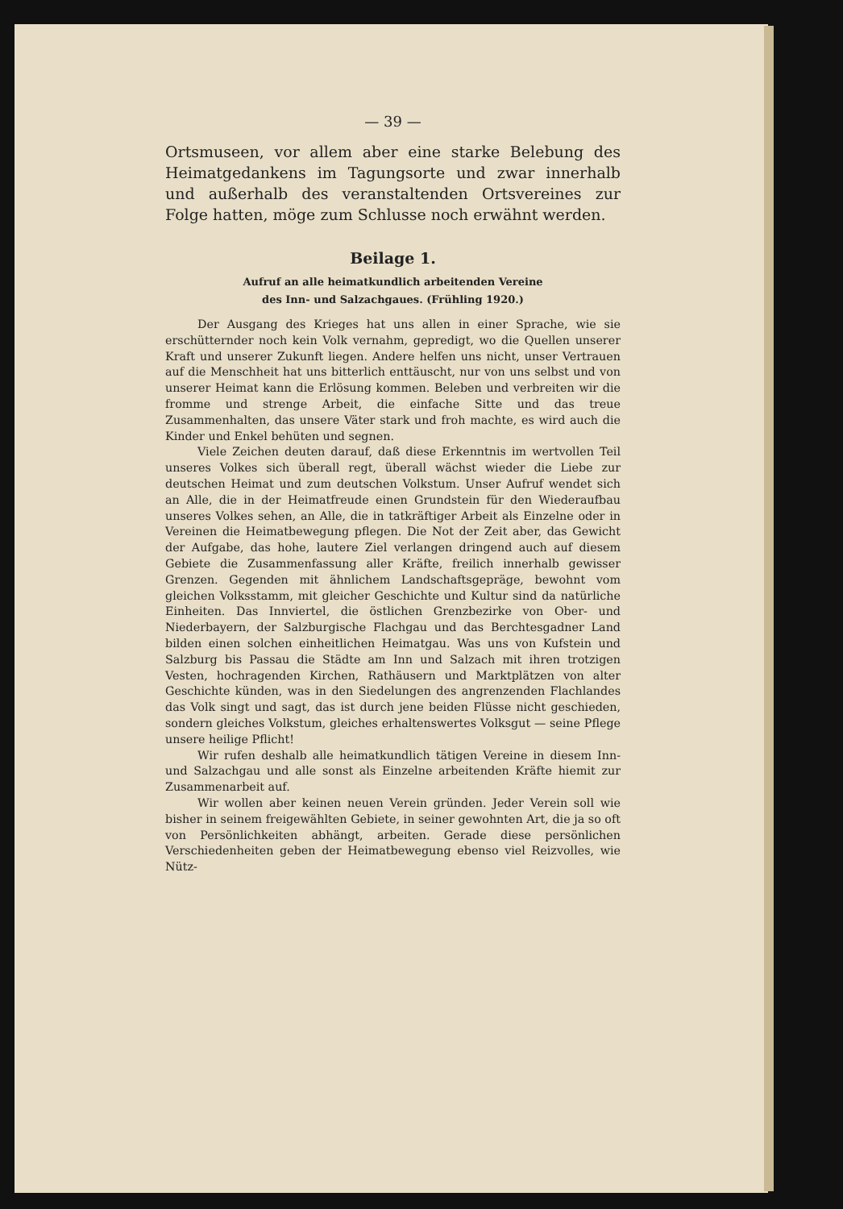— 39 —
Ortsmuseen, vor allem aber eine starke Belebung des Heimatgedankens im Tagungsorte und zwar innerhalb und außerhalb des veranstaltenden Ortsvereines zur Folge hatten, möge zum Schlusse noch erwähnt werden.
Beilage 1.
Aufruf an alle heimatkundlich arbeitenden Vereine
des Inn- und Salzachgaues. (Frühling 1920.)
Der Ausgang des Krieges hat uns allen in einer Sprache, wie sie erschütternder noch kein Volk vernahm, gepredigt, wo die Quellen unserer Kraft und unserer Zukunft liegen. Andere helfen uns nicht, unser Vertrauen auf die Menschheit hat uns bitterlich enttäuscht, nur von uns selbst und von unserer Heimat kann die Erlösung kommen. Beleben und verbreiten wir die fromme und strenge Arbeit, die einfache Sitte und das treue Zusammenhalten, das unsere Väter stark und froh machte, es wird auch die Kinder und Enkel behüten und segnen.
Viele Zeichen deuten darauf, daß diese Erkenntnis im wertvollen Teil unseres Volkes sich überall regt, überall wächst wieder die Liebe zur deutschen Heimat und zum deutschen Volkstum. Unser Aufruf wendet sich an Alle, die in der Heimatfreude einen Grundstein für den Wiederaufbau unseres Volkes sehen, an Alle, die in tatkräftiger Arbeit als Einzelne oder in Vereinen die Heimatbewegung pflegen. Die Not der Zeit aber, das Gewicht der Aufgabe, das hohe, lautere Ziel verlangen dringend auch auf diesem Gebiete die Zusammenfassung aller Kräfte, freilich innerhalb gewisser Grenzen. Gegenden mit ähnlichem Landschaftsgepräge, bewohnt vom gleichen Volksstamm, mit gleicher Geschichte und Kultur sind da natürliche Einheiten. Das Innviertel, die östlichen Grenzbezirke von Ober- und Niederbayern, der Salzburgische Flachgau und das Berchtesgadner Land bilden einen solchen einheitlichen Heimatgau. Was uns von Kufstein und Salzburg bis Passau die Städte am Inn und Salzach mit ihren trotzigen Vesten, hochragenden Kirchen, Rathäusern und Marktplätzen von alter Geschichte künden, was in den Siedelungen des angrenzenden Flachlandes das Volk singt und sagt, das ist durch jene beiden Flüsse nicht geschieden, sondern gleiches Volkstum, gleiches erhaltenswertes Volksgut — seine Pflege unsere heilige Pflicht!
Wir rufen deshalb alle heimatkundlich tätigen Vereine in diesem Inn- und Salzachgau und alle sonst als Einzelne arbeitenden Kräfte hiemit zur Zusammenarbeit auf.
Wir wollen aber keinen neuen Verein gründen. Jeder Verein soll wie bisher in seinem freigewählten Gebiete, in seiner gewohnten Art, die ja so oft von Persönlichkeiten abhängt, arbeiten. Gerade diese persönlichen Verschiedenheiten geben der Heimatbewegung ebenso viel Reizvolles, wie Nütz-